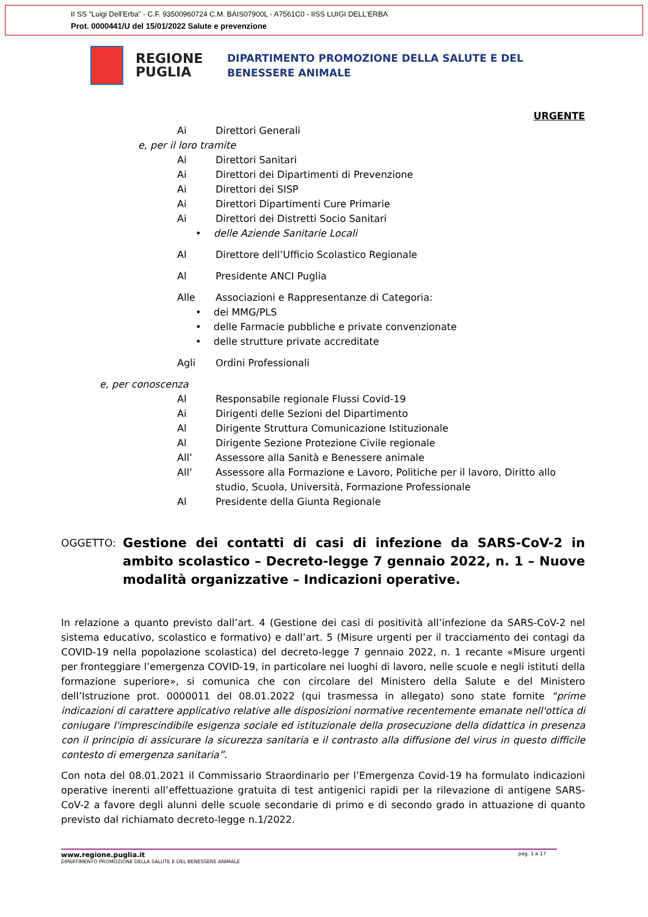II SS "Luigi Dell'Erba" - C.F. 93500960724 C.M. BAIS07900L - A7561C0 - IISS LUIGI DELL'ERBA
Prot. 0000441/U del 15/01/2022 Salute e prevenzione
REGIONE PUGLIA
DIPARTIMENTO PROMOZIONE DELLA SALUTE E DEL
BENESSERE ANIMALE
URGENTE
Ai Direttori Generali
e, per il loro tramite
Ai Direttori Sanitari
Ai Direttori dei Dipartimenti di Prevenzione
Ai Direttori dei SISP
Ai Direttori Dipartimenti Cure Primarie
Ai Direttori dei Distretti Socio Sanitari
• delle Aziende Sanitarie Locali
Al Direttore dell’Ufficio Scolastico Regionale
Al Presidente ANCI Puglia
Alle Associazioni e Rappresentanze di Categoria:
• dei MMG/PLS
• delle Farmacie pubbliche e private convenzionate
• delle strutture private accreditate
Agli Ordini Professionali
e, per conoscenza
Al Responsabile regionale Flussi Covid-19
Ai Dirigenti delle Sezioni del Dipartimento
Al Dirigente Struttura Comunicazione Istituzionale
Al Dirigente Sezione Protezione Civile regionale
All’ Assessore alla Sanità e Benessere animale
All’ Assessore alla Formazione e Lavoro, Politiche per il lavoro, Diritto allo studio, Scuola, Università, Formazione Professionale
Al Presidente della Giunta Regionale
OGGETTO: Gestione dei contatti di casi di infezione da SARS-CoV-2 in ambito scolastico – Decreto-legge 7 gennaio 2022, n. 1 – Nuove modalità organizzative – Indicazioni operative.
In relazione a quanto previsto dall’art. 4 (Gestione dei casi di positività all’infezione da SARS-CoV-2 nel sistema educativo, scolastico e formativo) e dall’art. 5 (Misure urgenti per il tracciamento dei contagi da COVID-19 nella popolazione scolastica) del decreto-legge 7 gennaio 2022, n. 1 recante «Misure urgenti per fronteggiare l’emergenza COVID-19, in particolare nei luoghi di lavoro, nelle scuole e negli istituti della formazione superiore», si comunica che con circolare del Ministero della Salute e del Ministero dell’Istruzione prot. 0000011 del 08.01.2022 (qui trasmessa in allegato) sono state fornite “prime indicazioni di carattere applicativo relative alle disposizioni normative recentemente emanate nell'ottica di coniugare l'imprescindibile esigenza sociale ed istituzionale della prosecuzione della didattica in presenza con il principio di assicurare la sicurezza sanitaria e il contrasto alla diffusione del virus in questo difficile contesto di emergenza sanitaria”.
Con nota del 08.01.2021 il Commissario Straordinario per l’Emergenza Covid-19 ha formulato indicazioni operative inerenti all’effettuazione gratuita di test antigenici rapidi per la rilevazione di antigene SARS-CoV-2 a favore degli alunni delle scuole secondarie di primo e di secondo grado in attuazione di quanto previsto dal richiamato decreto-legge n.1/2022.
www.regione.puglia.it pag. 1 a 17
DIPARTIMENTO PROMOZIONE DELLA SALUTE E DEL BENESSERE ANIMALE